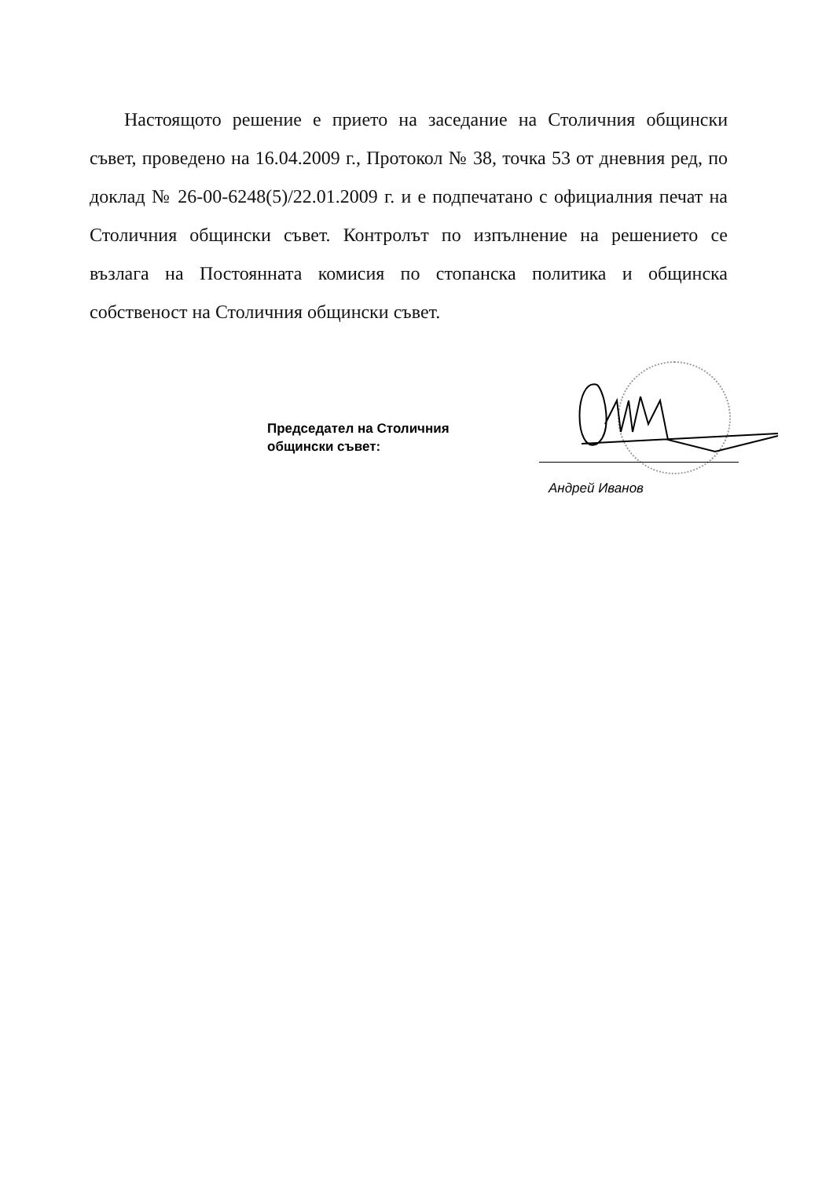Настоящото решение е прието на заседание на Столичния общински съвет, проведено на 16.04.2009 г., Протокол № 38, точка 53 от дневния ред, по доклад № 26-00-6248(5)/22.01.2009 г. и е подпечатано с официалния печат на Столичния общински съвет. Контролът по изпълнение на решението се възлага на Постоянната комисия по стопанска политика и общинска собственост на Столичния общински съвет.
Председател на Столичния
общински съвет:
Андрей Иванов